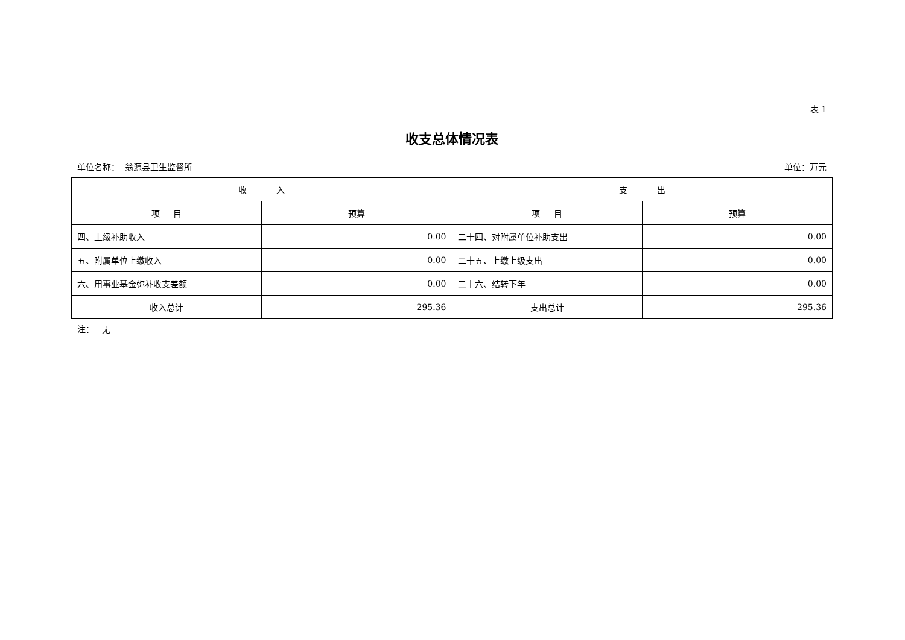表 1
收支总体情况表
单位名称： 翁源县卫生监督所 单位：万元
| 收 入 | | 支 出 | |
| --- | --- | --- | --- |
| 项 目 | 预算 | 项 目 | 预算 |
| 四、上级补助收入 | 0.00 | 二十四、对附属单位补助支出 | 0.00 |
| 五、附属单位上缴收入 | 0.00 | 二十五、上缴上级支出 | 0.00 |
| 六、用事业基金弥补收支差额 | 0.00 | 二十六、结转下年 | 0.00 |
| 收入总计 | 295.36 | 支出总计 | 295.36 |
注： 无